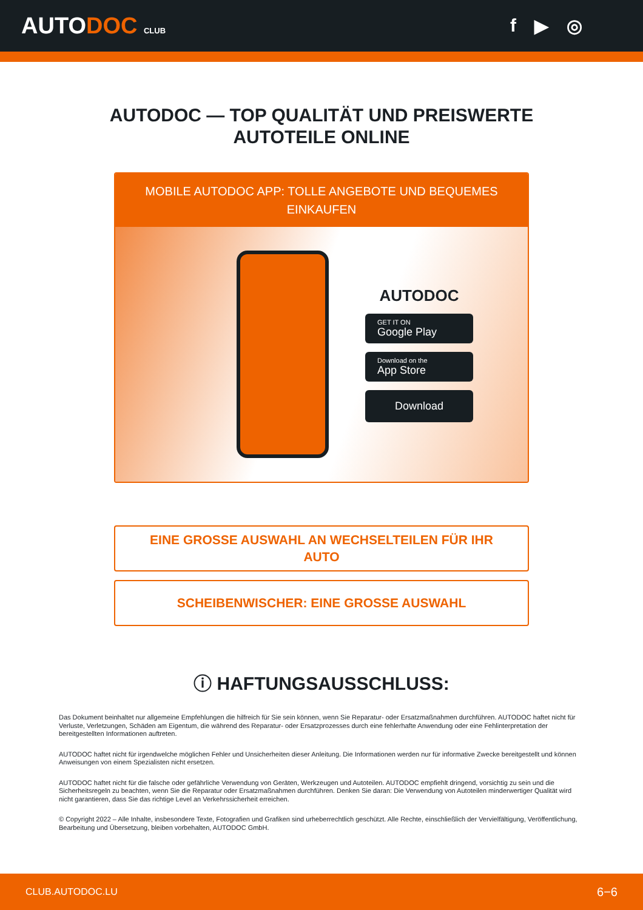AUTODOC CLUB
f ▶ ◎
AUTODOC — TOP QUALITÄT UND PREISWERTE
AUTOTEILE ONLINE
MOBILE AUTODOC APP: TOLLE ANGEBOTE UND BEQUEMES EINKAUFEN
AUTODOC
GET IT ON
Google Play
Download on the
App Store
Download
EINE GROSSE AUSWAHL AN WECHSELTEILEN FÜR IHR AUTO
SCHEIBENWISCHER: EINE GROSSE AUSWAHL
ⓘ HAFTUNGSAUSSCHLUSS:
Das Dokument beinhaltet nur allgemeine Empfehlungen die hilfreich für Sie sein können, wenn Sie Reparatur- oder Ersatzmaßnahmen durchführen. AUTODOC haftet nicht für Verluste, Verletzungen, Schäden am Eigentum, die während des Reparatur- oder Ersatzprozesses durch eine fehlerhafte Anwendung oder eine Fehlinterpretation der bereitgestellten Informationen auftreten.
AUTODOC haftet nicht für irgendwelche möglichen Fehler und Unsicherheiten dieser Anleitung. Die Informationen werden nur für informative Zwecke bereitgestellt und können Anweisungen von einem Spezialisten nicht ersetzen.
AUTODOC haftet nicht für die falsche oder gefährliche Verwendung von Geräten, Werkzeugen und Autoteilen. AUTODOC empfiehlt dringend, vorsichtig zu sein und die Sicherheitsregeln zu beachten, wenn Sie die Reparatur oder Ersatzmaßnahmen durchführen. Denken Sie daran: Die Verwendung von Autoteilen minderwertiger Qualität wird nicht garantieren, dass Sie das richtige Level an Verkehrssicherheit erreichen.
© Copyright 2022 – Alle Inhalte, insbesondere Texte, Fotografien und Grafiken sind urheberrechtlich geschützt. Alle Rechte, einschließlich der Vervielfältigung, Veröffentlichung, Bearbeitung und Übersetzung, bleiben vorbehalten, AUTODOC GmbH.
CLUB.AUTODOC.LU 6−6